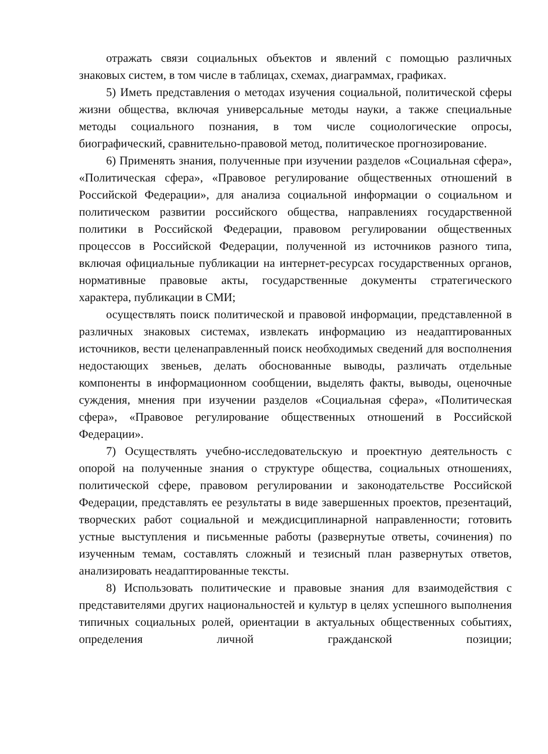отражать связи социальных объектов и явлений с помощью различных знаковых систем, в том числе в таблицах, схемах, диаграммах, графиках.
5) Иметь представления о методах изучения социальной, политической сферы жизни общества, включая универсальные методы науки, а также специальные методы социального познания, в том числе социологические опросы, биографический, сравнительно-правовой метод, политическое прогнозирование.
6) Применять знания, полученные при изучении разделов «Социальная сфера», «Политическая сфера», «Правовое регулирование общественных отношений в Российской Федерации», для анализа социальной информации о социальном и политическом развитии российского общества, направлениях государственной политики в Российской Федерации, правовом регулировании общественных процессов в Российской Федерации, полученной из источников разного типа, включая официальные публикации на интернет-ресурсах государственных органов, нормативные правовые акты, государственные документы стратегического характера, публикации в СМИ;
осуществлять поиск политической и правовой информации, представленной в различных знаковых системах, извлекать информацию из неадаптированных источников, вести целенаправленный поиск необходимых сведений для восполнения недостающих звеньев, делать обоснованные выводы, различать отдельные компоненты в информационном сообщении, выделять факты, выводы, оценочные суждения, мнения при изучении разделов «Социальная сфера», «Политическая сфера», «Правовое регулирование общественных отношений в Российской Федерации».
7) Осуществлять учебно-исследовательскую и проектную деятельность с опорой на полученные знания о структуре общества, социальных отношениях, политической сфере, правовом регулировании и законодательстве Российской Федерации, представлять ее результаты в виде завершенных проектов, презентаций, творческих работ социальной и междисциплинарной направленности; готовить устные выступления и письменные работы (развернутые ответы, сочинения) по изученным темам, составлять сложный и тезисный план развернутых ответов, анализировать неадаптированные тексты.
8) Использовать политические и правовые знания для взаимодействия с представителями других национальностей и культур в целях успешного выполнения типичных социальных ролей, ориентации в актуальных общественных событиях, определения личной гражданской позиции;